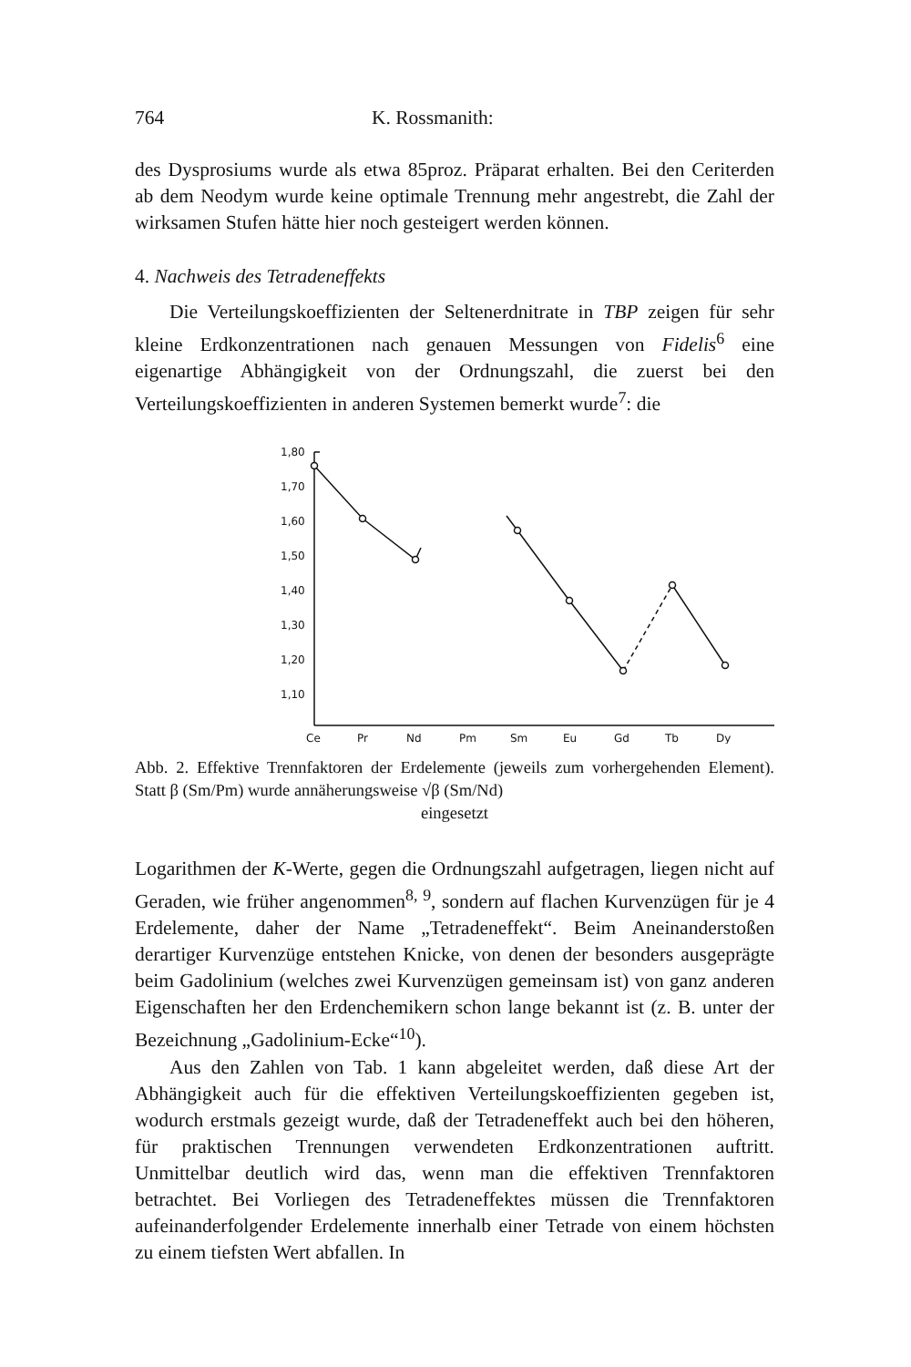764 K. Rossmanith:
des Dysprosiums wurde als etwa 85proz. Präparat erhalten. Bei den Ceriterden ab dem Neodym wurde keine optimale Trennung mehr angestrebt, die Zahl der wirksamen Stufen hätte hier noch gesteigert werden können.
4. Nachweis des Tetradeneffekts
Die Verteilungskoeffizienten der Seltenerdnitrate in TBP zeigen für sehr kleine Erdkonzentrationen nach genauen Messungen von Fidelis<sup>6</sup> eine eigenartige Abhängigkeit von der Ordnungszahl, die zuerst bei den Verteilungskoeffizienten in anderen Systemen bemerkt wurde<sup>7</sup>: die
1,80
1,70
1,60
1,50
1,40
1,30
1,20
1,10
Ce
Pr
Nd
Pm
Sm
Eu
Gd
Tb
Dy
Abb. 2. Effektive Trennfaktoren der Erdelemente (jeweils zum vorhergehenden Element). Statt β (Sm/Pm) wurde annäherungsweise √β (Sm/Nd)
eingesetzt
Logarithmen der K-Werte, gegen die Ordnungszahl aufgetragen, liegen nicht auf Geraden, wie früher angenommen<sup>8, 9</sup>, sondern auf flachen Kurvenzügen für je 4 Erdelemente, daher der Name „Tetradeneffekt“. Beim Aneinanderstoßen derartiger Kurvenzüge entstehen Knicke, von denen der besonders ausgeprägte beim Gadolinium (welches zwei Kurvenzügen gemeinsam ist) von ganz anderen Eigenschaften her den Erdenchemikern schon lange bekannt ist (z. B. unter der Bezeichnung „Gadolinium-Ecke“<sup>10</sup>).
Aus den Zahlen von Tab. 1 kann abgeleitet werden, daß diese Art der Abhängigkeit auch für die effektiven Verteilungskoeffizienten gegeben ist, wodurch erstmals gezeigt wurde, daß der Tetradeneffekt auch bei den höheren, für praktischen Trennungen verwendeten Erdkonzentrationen auftritt. Unmittelbar deutlich wird das, wenn man die effektiven Trennfaktoren betrachtet. Bei Vorliegen des Tetradeneffektes müssen die Trennfaktoren aufeinanderfolgender Erdelemente innerhalb einer Tetrade von einem höchsten zu einem tiefsten Wert abfallen. In